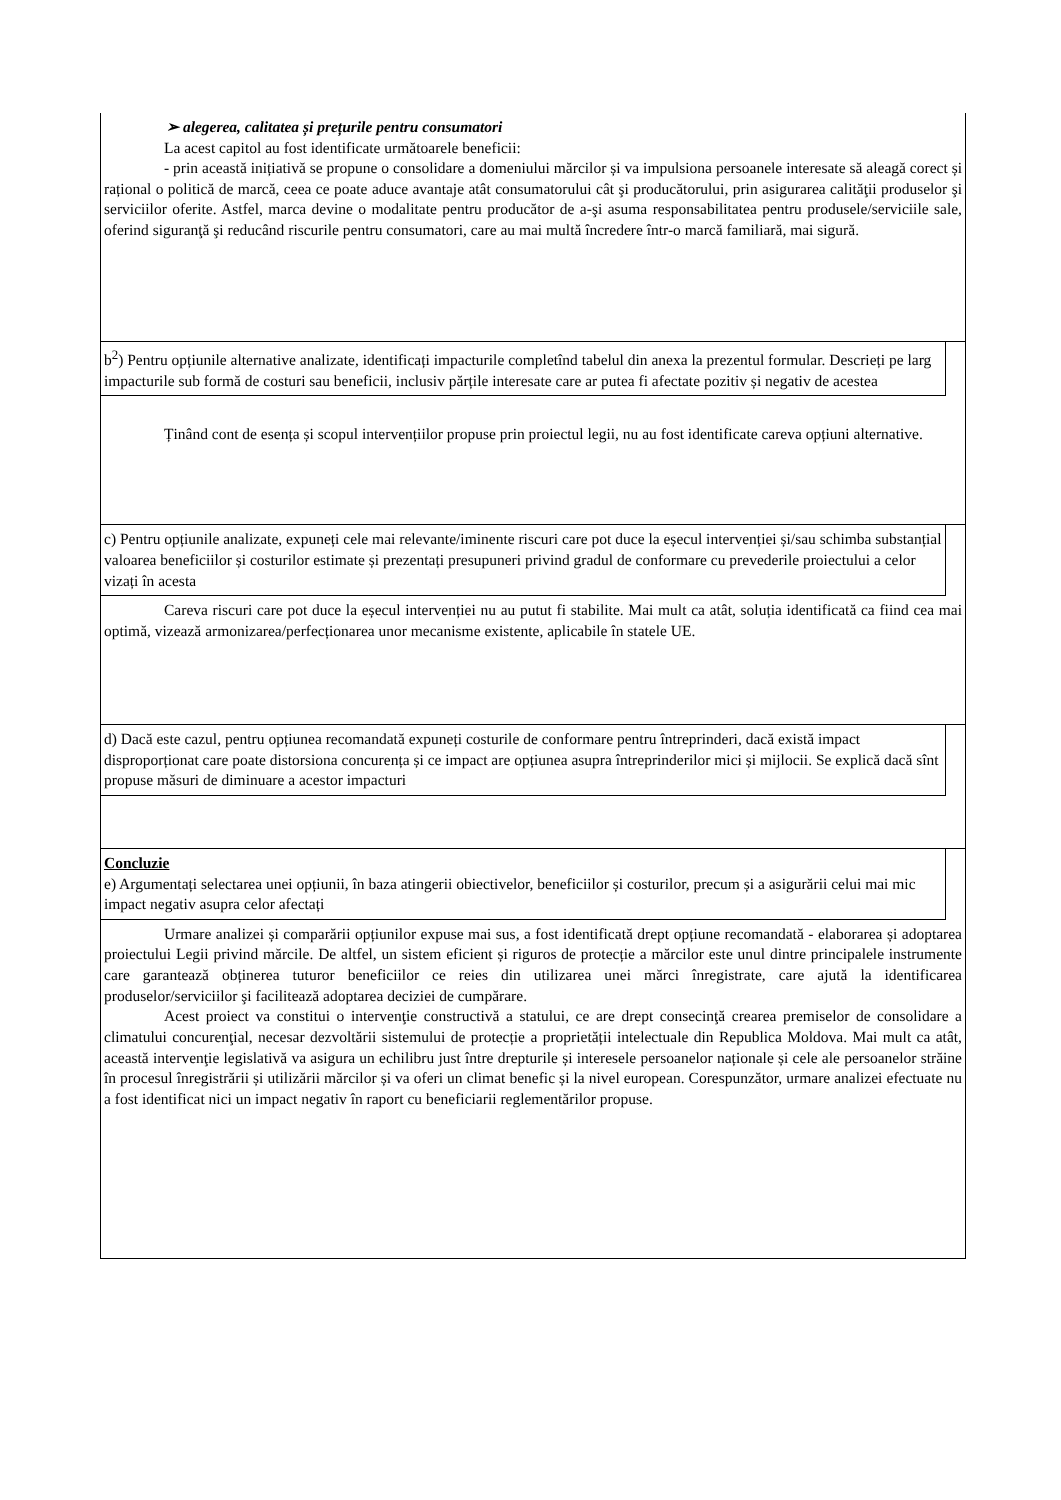➢ alegerea, calitatea și prețurile pentru consumatori
La acest capitol au fost identificate următoarele beneficii:
- prin această inițiativă se propune o consolidare a domeniului mărcilor și va impulsiona persoanele interesate să aleagă corect și rațional o politică de marcă, ceea ce poate aduce avantaje atât consumatorului cât şi producătorului, prin asigurarea calităţii produselor şi serviciilor oferite. Astfel, marca devine o modalitate pentru producător de a-şi asuma responsabilitatea pentru produsele/serviciile sale, oferind siguranţă şi reducând riscurile pentru consumatori, care au mai multă încredere într-o marcă familiară, mai sigură.
b<sup>2</sup>) Pentru opțiunile alternative analizate, identificați impacturile completînd tabelul din anexa la prezentul formular. Descrieți pe larg impacturile sub formă de costuri sau beneficii, inclusiv părțile interesate care ar putea fi afectate pozitiv și negativ de acestea
Ținând cont de esența și scopul intervențiilor propuse prin proiectul legii, nu au fost identificate careva opțiuni alternative.
c) Pentru opțiunile analizate, expuneți cele mai relevante/iminente riscuri care pot duce la eșecul intervenției și/sau schimba substanțial valoarea beneficiilor și costurilor estimate și prezentați presupuneri privind gradul de conformare cu prevederile proiectului a celor vizați în acesta
Careva riscuri care pot duce la eșecul intervenției nu au putut fi stabilite. Mai mult ca atât, soluția identificată ca fiind cea mai optimă, vizează armonizarea/perfecționarea unor mecanisme existente, aplicabile în statele UE.
d) Dacă este cazul, pentru opțiunea recomandată expuneți costurile de conformare pentru întreprinderi, dacă există impact disproporționat care poate distorsiona concurența și ce impact are opțiunea asupra întreprinderilor mici și mijlocii. Se explică dacă sînt propuse măsuri de diminuare a acestor impacturi
Concluzie
e) Argumentați selectarea unei opțiunii, în baza atingerii obiectivelor, beneficiilor și costurilor, precum și a asigurării celui mai mic impact negativ asupra celor afectați
Urmare analizei și comparării opțiunilor expuse mai sus, a fost identificată drept opțiune recomandată - elaborarea și adoptarea proiectului Legii privind mărcile. De altfel, un sistem eficient și riguros de protecție a mărcilor este unul dintre principalele instrumente care garantează obținerea tuturor beneficiilor ce reies din utilizarea unei mărci înregistrate, care ajută la identificarea produselor/serviciilor şi facilitează adoptarea deciziei de cumpărare.
Acest proiect va constitui o intervenţie constructivă a statului, ce are drept consecinţă crearea premiselor de consolidare a climatului concurenţial, necesar dezvoltării sistemului de protecție a proprietății intelectuale din Republica Moldova. Mai mult ca atât, această intervenţie legislativă va asigura un echilibru just între drepturile și interesele persoanelor naționale și cele ale persoanelor străine în procesul înregistrării și utilizării mărcilor și va oferi un climat benefic și la nivel european. Corespunzător, urmare analizei efectuate nu a fost identificat nici un impact negativ în raport cu beneficiarii reglementărilor propuse.